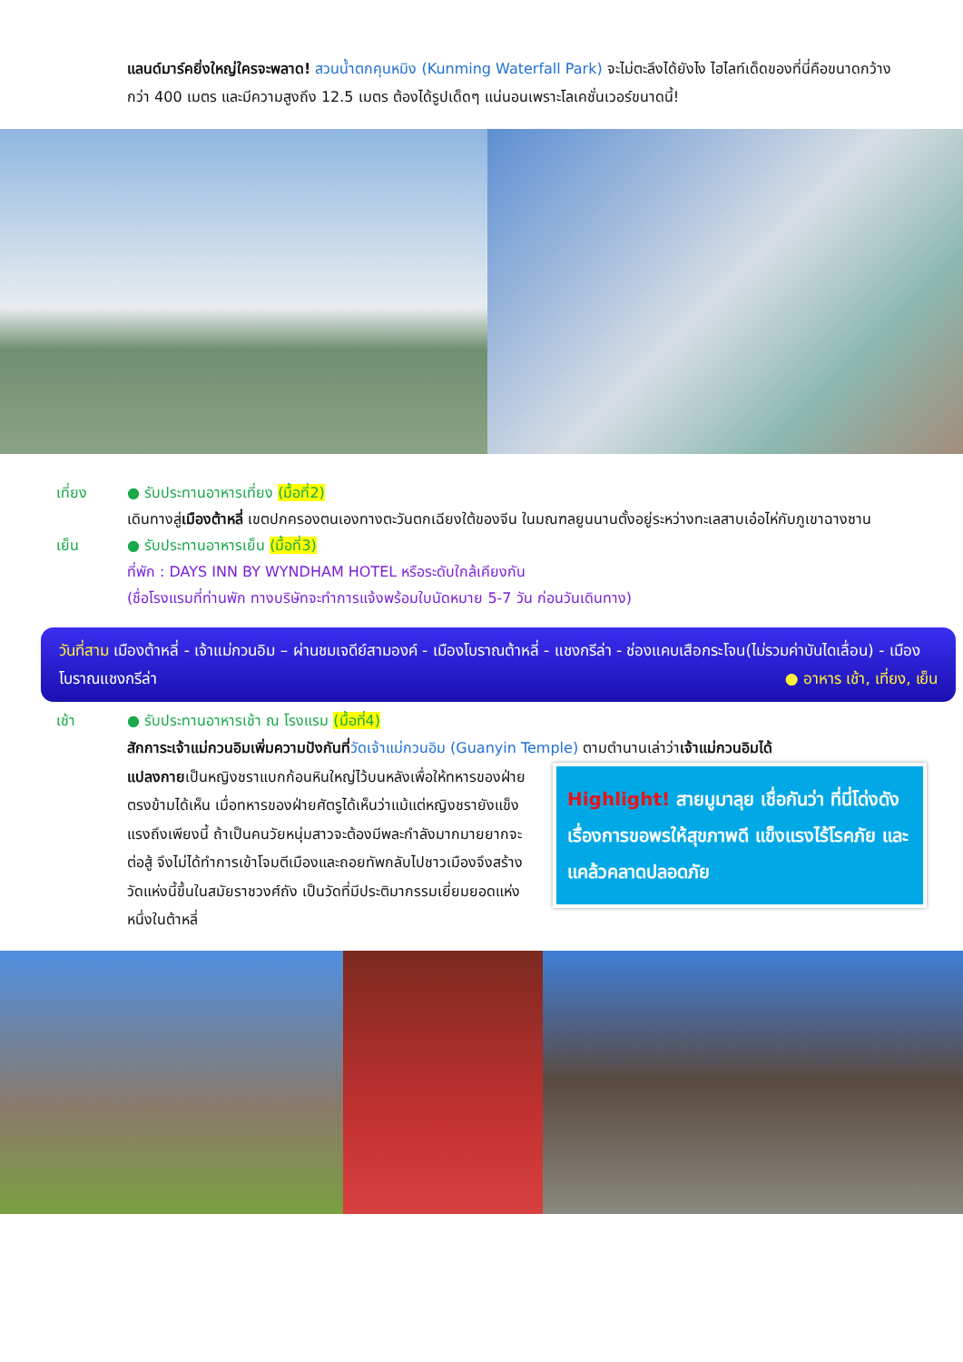แลนด์มาร์คยิ่งใหญ่ใครจะพลาด! สวนน้ำตกคุนหมิง (Kunming Waterfall Park) จะไม่ตะลึงได้ยังไง ไฮไลท์เด็ดของที่นี่คือขนาดกว้างกว่า 400 เมตร และมีความสูงถึง 12.5 เมตร ต้องได้รูปเด็ดๆ แน่นอนเพราะโลเคชั่นเวอร์ขนาดนี้!
เที่ยง ● รับประทานอาหารเที่ยง (มื้อที่2)
เดินทางสู่เมืองต้าหลี่ เขตปกครองตนเองทางตะวันตกเฉียงใต้ของจีน ในมณฑลยูนนานตั้งอยู่ระหว่างทะเลสาบเอ๋อไห่กับภูเขาฉางซาน
เย็น ● รับประทานอาหารเย็น (มื้อที่3)
ที่พัก : DAYS INN BY WYNDHAM HOTEL หรือระดับใกล้เคียงกัน
(ชื่อโรงแรมที่ท่านพัก ทางบริษัทจะทำการแจ้งพร้อมใบนัดหมาย 5-7 วัน ก่อนวันเดินทาง)
วันที่สาม เมืองต้าหลี่ - เจ้าแม่กวนอิม – ผ่านชมเจดีย์สามองค์ - เมืองโบราณต้าหลี่ - แชงกรีล่า - ช่องแคบเสือกระโจน(ไม่รวมค่าบันไดเลื่อน) - เมืองโบราณแชงกรีล่า ● อาหาร เช้า, เที่ยง, เย็น
เช้า ● รับประทานอาหารเช้า ณ โรงแรม (มื้อที่4)
สักการะเจ้าแม่กวนอิมเพิ่มความปังกันที่วัดเจ้าแม่กวนอิม (Guanyin Temple) ตามตำนานเล่าว่าเจ้าแม่กวนอิมได้
Highlight! สายมูมาลุย เชื่อกันว่า ที่นี่โด่งดังเรื่องการขอพรให้สุขภาพดี แข็งแรงไร้โรคภัย และแคล้วคลาดปลอดภัย
แปลงกายเป็นหญิงชราแบกก้อนหินใหญ่ไว้บนหลังเพื่อให้ทหารของฝ่ายตรงข้ามได้เห็น เมื่อทหารของฝ่ายศัตรูได้เห็นว่าแม้แต่หญิงชรายังแข็งแรงถึงเพียงนี้ ถ้าเป็นคนวัยหนุ่มสาวจะต้องมีพละกำลังมากมายยากจะต่อสู้ จึงไม่ได้ทำการเข้าโจมตีเมืองและถอยทัพกลับไปชาวเมืองจึงสร้างวัดแห่งนี้ขึ้นในสมัยราชวงศ์ถัง เป็นวัดที่มีประติมากรรมเยี่ยมยอดแห่งหนึ่งในต้าหลี่